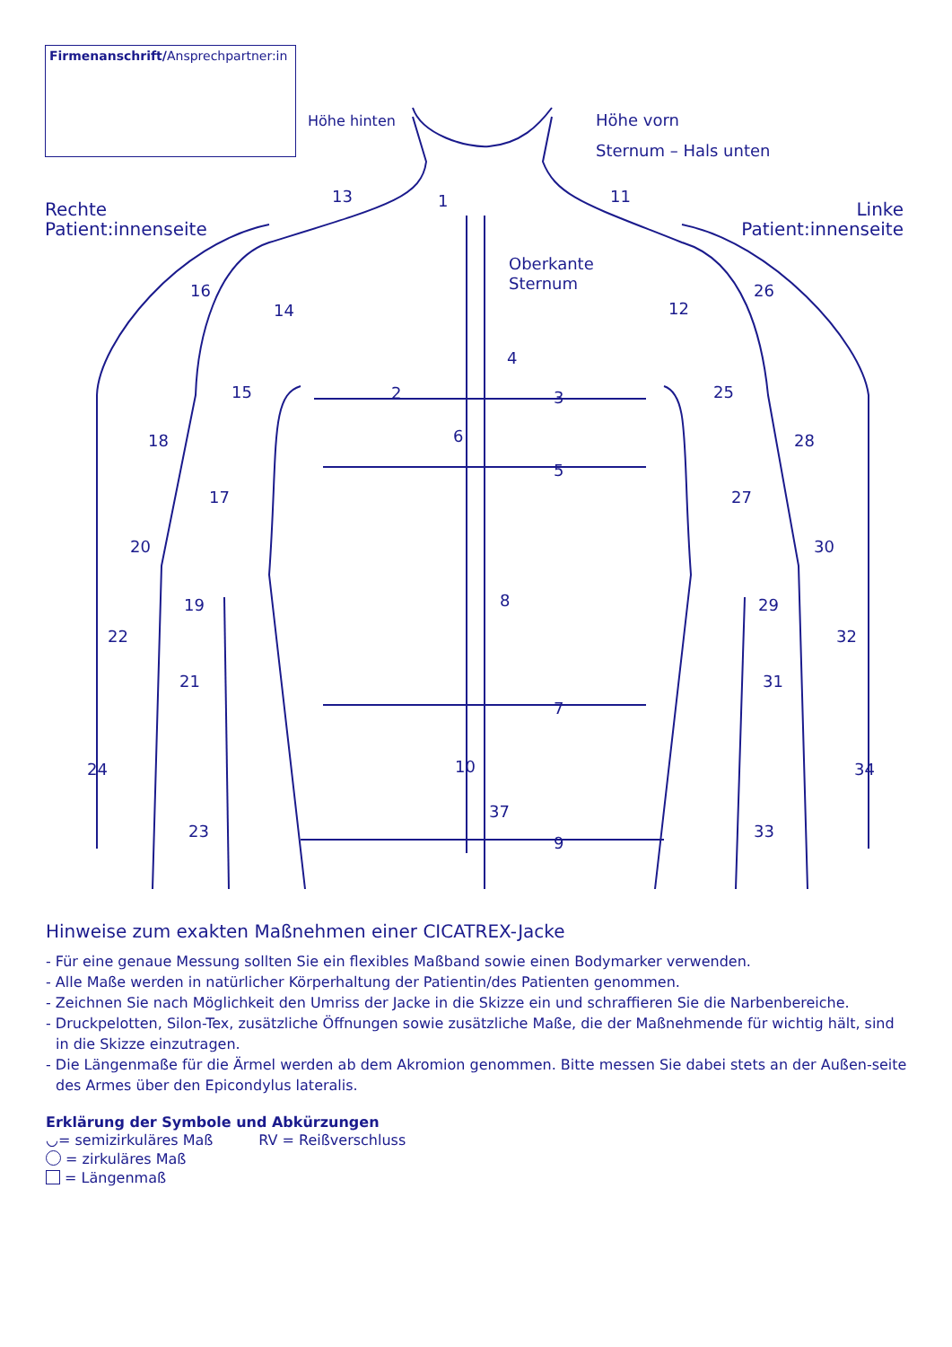Firmenanschrift/Ansprechpartner:in
Höhe hinten
Höhe vorn
Sternum – Hals unten
Rechte
Patient:innenseite
Linke
Patient:innenseite
Oberkante
Sternum
1
2
3
4
5
6
7
8
9
10
11
12
13
14
15
16
17
18
19
20
21
22
23
24
25
26
27
28
29
30
31
32
33
34
37
Hinweise zum exakten Maßnehmen einer CICATREX-Jacke
- Für eine genaue Messung sollten Sie ein flexibles Maßband sowie einen Bodymarker verwenden.
- Alle Maße werden in natürlicher Körperhaltung der Patientin/des Patienten genommen.
- Zeichnen Sie nach Möglichkeit den Umriss der Jacke in die Skizze ein und schraffieren Sie die Narbenbereiche.
- Druckpelotten, Silon-Tex, zusätzliche Öffnungen sowie zusätzliche Maße, die der Maßnehmende für wichtig hält, sind in die Skizze einzutragen.
- Die Längenmaße für die Ärmel werden ab dem Akromion genommen. Bitte messen Sie dabei stets an der Außen-seite des Armes über den Epicondylus lateralis.
Erklärung der Symbole und Abkürzungen
◡= semizirkuläres Maß RV = Reißverschluss
= zirkuläres Maß
= Längenmaß